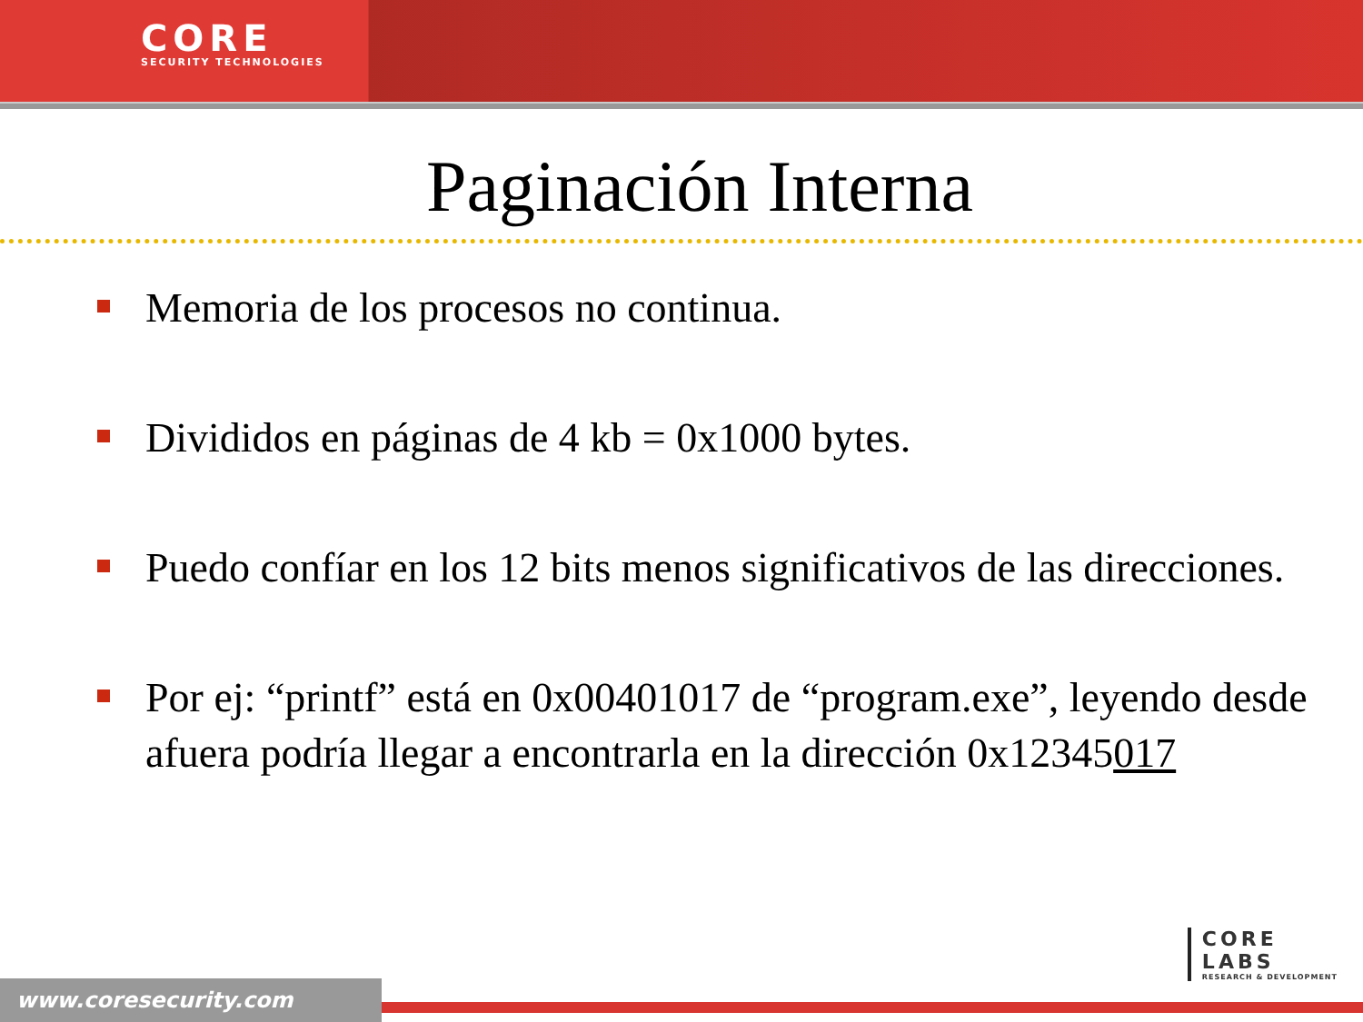CORE
SECURITY TECHNOLOGIES
Paginación Interna
Memoria de los procesos no continua.
Divididos en páginas de 4 kb = 0x1000 bytes.
Puedo confíar en los 12 bits menos significativos de las direcciones.
Por ej: “printf” está en 0x00401017 de “program.exe”, leyendo desde afuera podría llegar a encontrarla en la dirección 0x12345017
CORE
LABS
RESEARCH & DEVELOPMENT
www.coresecurity.com